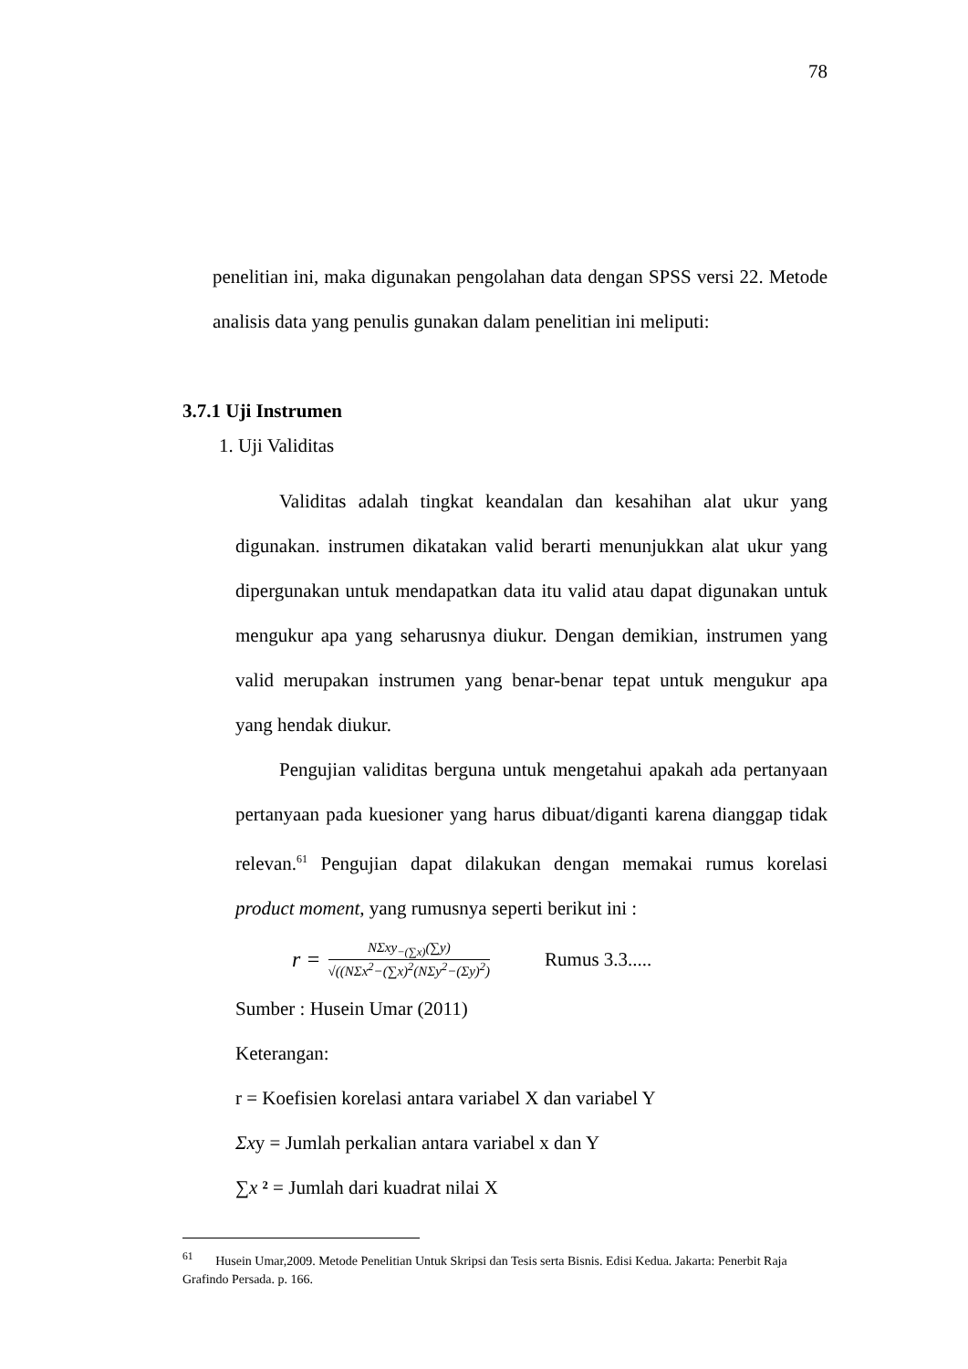78
penelitian ini, maka digunakan pengolahan data dengan SPSS versi 22. Metode analisis data yang penulis gunakan dalam penelitian ini meliputi:
3.7.1 Uji Instrumen
1. Uji Validitas
Validitas adalah tingkat keandalan dan kesahihan alat ukur yang digunakan. instrumen dikatakan valid berarti menunjukkan alat ukur yang dipergunakan untuk mendapatkan data itu valid atau dapat digunakan untuk mengukur apa yang seharusnya diukur. Dengan demikian, instrumen yang valid merupakan instrumen yang benar-benar tepat untuk mengukur apa yang hendak diukur.
Pengujian validitas berguna untuk mengetahui apakah ada pertanyaan pertanyaan pada kuesioner yang harus dibuat/diganti karena dianggap tidak relevan.<sup>61</sup> Pengujian dapat dilakukan dengan memakai rumus korelasi product moment, yang rumusnya seperti berikut ini :
r =
NΣxy<sub>−(∑x)</sub>(∑y)
√((NΣx<sup>2</sup>−(∑x)<sup>2</sup>(NΣy<sup>2</sup>−(Σy)<sup>2</sup>)
Rumus 3.3.....
Sumber : Husein Umar (2011)
Keterangan:
r = Koefisien korelasi antara variabel X dan variabel Y
Σxy = Jumlah perkalian antara variabel x dan Y
∑x ² = Jumlah dari kuadrat nilai X
<sup>61</sup> Husein Umar,2009. Metode Penelitian Untuk Skripsi dan Tesis serta Bisnis. Edisi Kedua. Jakarta: Penerbit Raja Grafindo Persada. p. 166.